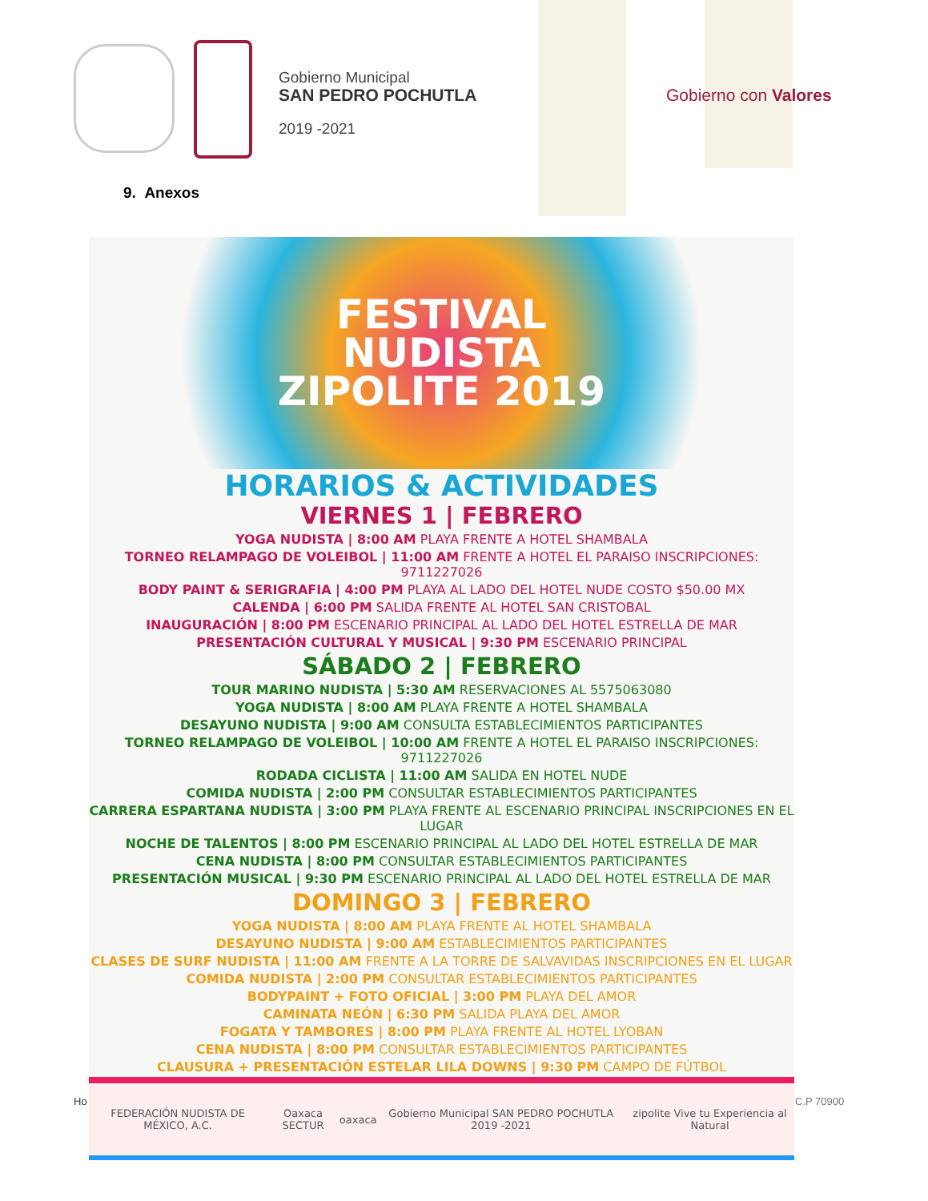Gobierno Municipal
SAN PEDRO POCHUTLA
2019 -2021
Gobierno con Valores
9. Anexos
FESTIVAL
NUDISTA
ZIPOLITE 2019
HORARIOS & ACTIVIDADES
VIERNES 1 | FEBRERO
YOGA NUDISTA | 8:00 AM PLAYA FRENTE A HOTEL SHAMBALA
TORNEO RELAMPAGO DE VOLEIBOL | 11:00 AM FRENTE A HOTEL EL PARAISO INSCRIPCIONES: 9711227026
BODY PAINT & SERIGRAFIA | 4:00 PM PLAYA AL LADO DEL HOTEL NUDE COSTO $50.00 MX
CALENDA | 6:00 PM SALIDA FRENTE AL HOTEL SAN CRISTOBAL
INAUGURACIÓN | 8:00 PM ESCENARIO PRINCIPAL AL LADO DEL HOTEL ESTRELLA DE MAR
PRESENTACIÓN CULTURAL Y MUSICAL | 9:30 PM ESCENARIO PRINCIPAL
SÁBADO 2 | FEBRERO
TOUR MARINO NUDISTA | 5:30 AM RESERVACIONES AL 5575063080
YOGA NUDISTA | 8:00 AM PLAYA FRENTE A HOTEL SHAMBALA
DESAYUNO NUDISTA | 9:00 AM CONSULTA ESTABLECIMIENTOS PARTICIPANTES
TORNEO RELAMPAGO DE VOLEIBOL | 10:00 AM FRENTE A HOTEL EL PARAISO INSCRIPCIONES: 9711227026
RODADA CICLISTA | 11:00 AM SALIDA EN HOTEL NUDE
COMIDA NUDISTA | 2:00 PM CONSULTAR ESTABLECIMIENTOS PARTICIPANTES
CARRERA ESPARTANA NUDISTA | 3:00 PM PLAYA FRENTE AL ESCENARIO PRINCIPAL INSCRIPCIONES EN EL LUGAR
NOCHE DE TALENTOS | 8:00 PM ESCENARIO PRINCIPAL AL LADO DEL HOTEL ESTRELLA DE MAR
CENA NUDISTA | 8:00 PM CONSULTAR ESTABLECIMIENTOS PARTICIPANTES
PRESENTACIÓN MUSICAL | 9:30 PM ESCENARIO PRINCIPAL AL LADO DEL HOTEL ESTRELLA DE MAR
DOMINGO 3 | FEBRERO
YOGA NUDISTA | 8:00 AM PLAYA FRENTE AL HOTEL SHAMBALA
DESAYUNO NUDISTA | 9:00 AM ESTABLECIMIENTOS PARTICIPANTES
CLASES DE SURF NUDISTA | 11:00 AM FRENTE A LA TORRE DE SALVAVIDAS INSCRIPCIONES EN EL LUGAR
COMIDA NUDISTA | 2:00 PM CONSULTAR ESTABLECIMIENTOS PARTICIPANTES
BODYPAINT + FOTO OFICIAL | 3:00 PM PLAYA DEL AMOR
CAMINATA NEÓN | 6:30 PM SALIDA PLAYA DEL AMOR
FOGATA Y TAMBORES | 8:00 PM PLAYA FRENTE AL HOTEL LYOBAN
CENA NUDISTA | 8:00 PM CONSULTAR ESTABLECIMIENTOS PARTICIPANTES
CLAUSURA + PRESENTACIÓN ESTELAR LILA DOWNS | 9:30 PM CAMPO DE FÚTBOL
FEDERACIÓN NUDISTA DE MÉXICO, A.C. Oaxaca SECTUR oaxaca Gobierno Municipal SAN PEDRO POCHUTLA 2019 -2021 zipolite Vive tu Experiencia al Natural
Ho C.P 70900